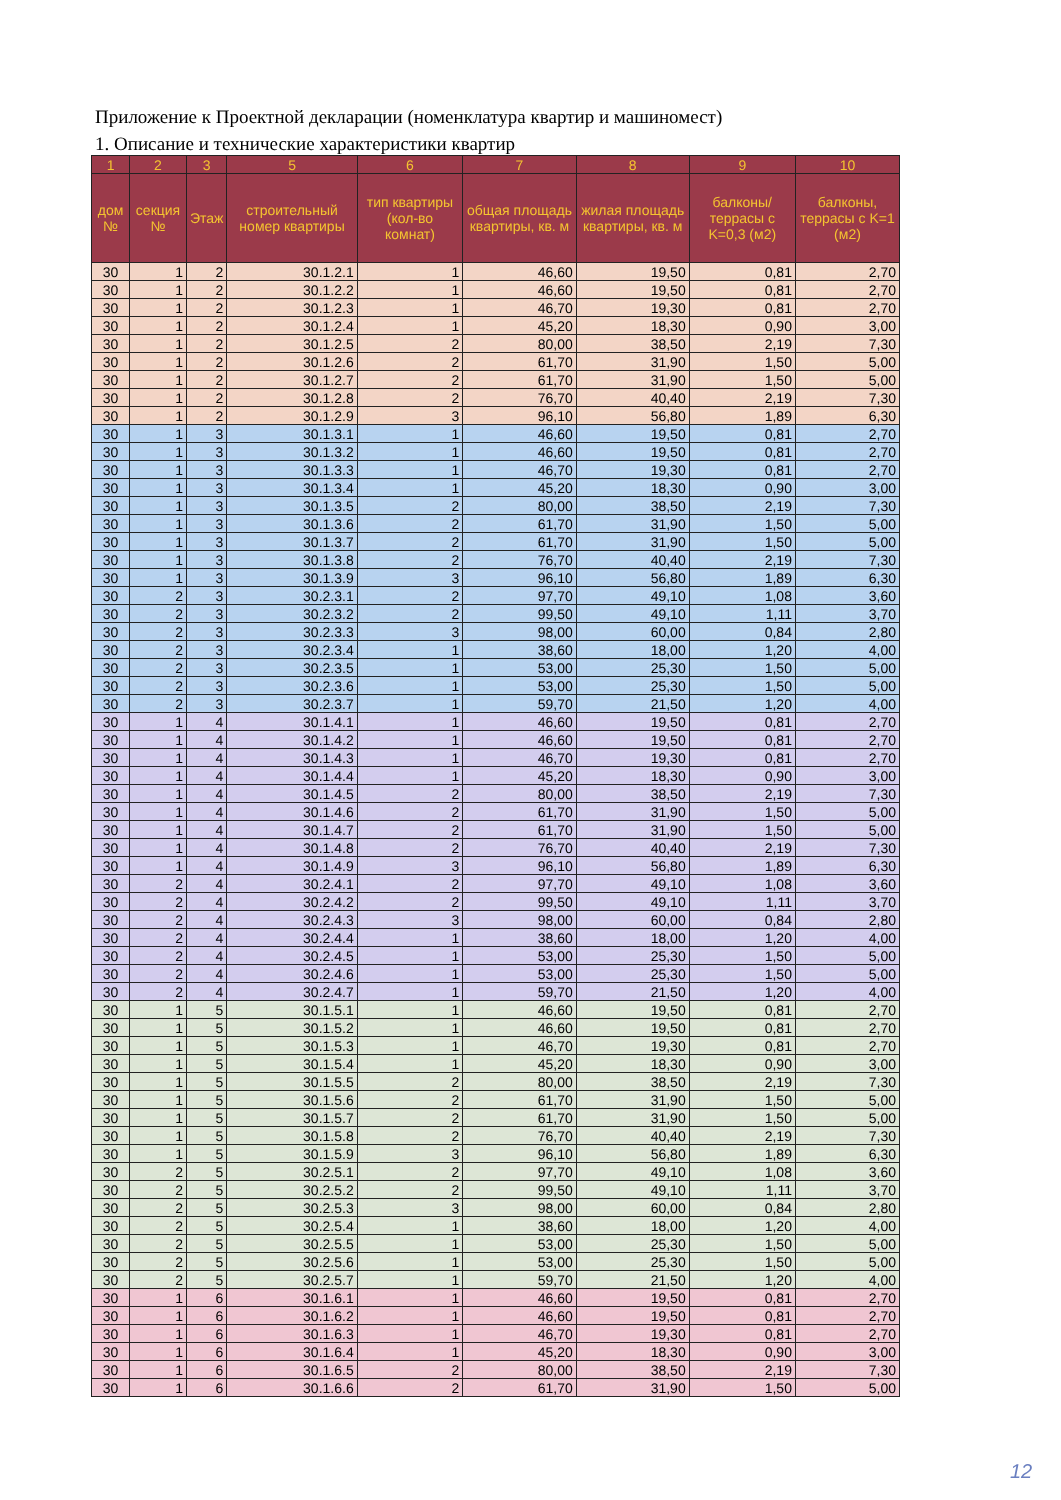Приложение к Проектной декларации (номенклатура квартир и машиномест)
1. Описание и технические характеристики квартир
| 1 | 2 | 3 | 5 | 6 | 7 | 8 | 9 | 10 |
| --- | --- | --- | --- | --- | --- | --- | --- | --- |
| дом № | секция № | Этаж | строительный номер квартиры | тип квартиры (кол-во комнат) | общая площадь квартиры, кв. м | жилая площадь квартиры, кв. м | балконы/террасы с K=0,3 (м2) | балконы, террасы с K=1 (м2) |
| 30 | 1 | 2 | 30.1.2.1 | 1 | 46,60 | 19,50 | 0,81 | 2,70 |
| 30 | 1 | 2 | 30.1.2.2 | 1 | 46,60 | 19,50 | 0,81 | 2,70 |
| 30 | 1 | 2 | 30.1.2.3 | 1 | 46,70 | 19,30 | 0,81 | 2,70 |
| 30 | 1 | 2 | 30.1.2.4 | 1 | 45,20 | 18,30 | 0,90 | 3,00 |
| 30 | 1 | 2 | 30.1.2.5 | 2 | 80,00 | 38,50 | 2,19 | 7,30 |
| 30 | 1 | 2 | 30.1.2.6 | 2 | 61,70 | 31,90 | 1,50 | 5,00 |
| 30 | 1 | 2 | 30.1.2.7 | 2 | 61,70 | 31,90 | 1,50 | 5,00 |
| 30 | 1 | 2 | 30.1.2.8 | 2 | 76,70 | 40,40 | 2,19 | 7,30 |
| 30 | 1 | 2 | 30.1.2.9 | 3 | 96,10 | 56,80 | 1,89 | 6,30 |
| 30 | 1 | 3 | 30.1.3.1 | 1 | 46,60 | 19,50 | 0,81 | 2,70 |
| 30 | 1 | 3 | 30.1.3.2 | 1 | 46,60 | 19,50 | 0,81 | 2,70 |
| 30 | 1 | 3 | 30.1.3.3 | 1 | 46,70 | 19,30 | 0,81 | 2,70 |
| 30 | 1 | 3 | 30.1.3.4 | 1 | 45,20 | 18,30 | 0,90 | 3,00 |
| 30 | 1 | 3 | 30.1.3.5 | 2 | 80,00 | 38,50 | 2,19 | 7,30 |
| 30 | 1 | 3 | 30.1.3.6 | 2 | 61,70 | 31,90 | 1,50 | 5,00 |
| 30 | 1 | 3 | 30.1.3.7 | 2 | 61,70 | 31,90 | 1,50 | 5,00 |
| 30 | 1 | 3 | 30.1.3.8 | 2 | 76,70 | 40,40 | 2,19 | 7,30 |
| 30 | 1 | 3 | 30.1.3.9 | 3 | 96,10 | 56,80 | 1,89 | 6,30 |
| 30 | 2 | 3 | 30.2.3.1 | 2 | 97,70 | 49,10 | 1,08 | 3,60 |
| 30 | 2 | 3 | 30.2.3.2 | 2 | 99,50 | 49,10 | 1,11 | 3,70 |
| 30 | 2 | 3 | 30.2.3.3 | 3 | 98,00 | 60,00 | 0,84 | 2,80 |
| 30 | 2 | 3 | 30.2.3.4 | 1 | 38,60 | 18,00 | 1,20 | 4,00 |
| 30 | 2 | 3 | 30.2.3.5 | 1 | 53,00 | 25,30 | 1,50 | 5,00 |
| 30 | 2 | 3 | 30.2.3.6 | 1 | 53,00 | 25,30 | 1,50 | 5,00 |
| 30 | 2 | 3 | 30.2.3.7 | 1 | 59,70 | 21,50 | 1,20 | 4,00 |
| 30 | 1 | 4 | 30.1.4.1 | 1 | 46,60 | 19,50 | 0,81 | 2,70 |
| 30 | 1 | 4 | 30.1.4.2 | 1 | 46,60 | 19,50 | 0,81 | 2,70 |
| 30 | 1 | 4 | 30.1.4.3 | 1 | 46,70 | 19,30 | 0,81 | 2,70 |
| 30 | 1 | 4 | 30.1.4.4 | 1 | 45,20 | 18,30 | 0,90 | 3,00 |
| 30 | 1 | 4 | 30.1.4.5 | 2 | 80,00 | 38,50 | 2,19 | 7,30 |
| 30 | 1 | 4 | 30.1.4.6 | 2 | 61,70 | 31,90 | 1,50 | 5,00 |
| 30 | 1 | 4 | 30.1.4.7 | 2 | 61,70 | 31,90 | 1,50 | 5,00 |
| 30 | 1 | 4 | 30.1.4.8 | 2 | 76,70 | 40,40 | 2,19 | 7,30 |
| 30 | 1 | 4 | 30.1.4.9 | 3 | 96,10 | 56,80 | 1,89 | 6,30 |
| 30 | 2 | 4 | 30.2.4.1 | 2 | 97,70 | 49,10 | 1,08 | 3,60 |
| 30 | 2 | 4 | 30.2.4.2 | 2 | 99,50 | 49,10 | 1,11 | 3,70 |
| 30 | 2 | 4 | 30.2.4.3 | 3 | 98,00 | 60,00 | 0,84 | 2,80 |
| 30 | 2 | 4 | 30.2.4.4 | 1 | 38,60 | 18,00 | 1,20 | 4,00 |
| 30 | 2 | 4 | 30.2.4.5 | 1 | 53,00 | 25,30 | 1,50 | 5,00 |
| 30 | 2 | 4 | 30.2.4.6 | 1 | 53,00 | 25,30 | 1,50 | 5,00 |
| 30 | 2 | 4 | 30.2.4.7 | 1 | 59,70 | 21,50 | 1,20 | 4,00 |
| 30 | 1 | 5 | 30.1.5.1 | 1 | 46,60 | 19,50 | 0,81 | 2,70 |
| 30 | 1 | 5 | 30.1.5.2 | 1 | 46,60 | 19,50 | 0,81 | 2,70 |
| 30 | 1 | 5 | 30.1.5.3 | 1 | 46,70 | 19,30 | 0,81 | 2,70 |
| 30 | 1 | 5 | 30.1.5.4 | 1 | 45,20 | 18,30 | 0,90 | 3,00 |
| 30 | 1 | 5 | 30.1.5.5 | 2 | 80,00 | 38,50 | 2,19 | 7,30 |
| 30 | 1 | 5 | 30.1.5.6 | 2 | 61,70 | 31,90 | 1,50 | 5,00 |
| 30 | 1 | 5 | 30.1.5.7 | 2 | 61,70 | 31,90 | 1,50 | 5,00 |
| 30 | 1 | 5 | 30.1.5.8 | 2 | 76,70 | 40,40 | 2,19 | 7,30 |
| 30 | 1 | 5 | 30.1.5.9 | 3 | 96,10 | 56,80 | 1,89 | 6,30 |
| 30 | 2 | 5 | 30.2.5.1 | 2 | 97,70 | 49,10 | 1,08 | 3,60 |
| 30 | 2 | 5 | 30.2.5.2 | 2 | 99,50 | 49,10 | 1,11 | 3,70 |
| 30 | 2 | 5 | 30.2.5.3 | 3 | 98,00 | 60,00 | 0,84 | 2,80 |
| 30 | 2 | 5 | 30.2.5.4 | 1 | 38,60 | 18,00 | 1,20 | 4,00 |
| 30 | 2 | 5 | 30.2.5.5 | 1 | 53,00 | 25,30 | 1,50 | 5,00 |
| 30 | 2 | 5 | 30.2.5.6 | 1 | 53,00 | 25,30 | 1,50 | 5,00 |
| 30 | 2 | 5 | 30.2.5.7 | 1 | 59,70 | 21,50 | 1,20 | 4,00 |
| 30 | 1 | 6 | 30.1.6.1 | 1 | 46,60 | 19,50 | 0,81 | 2,70 |
| 30 | 1 | 6 | 30.1.6.2 | 1 | 46,60 | 19,50 | 0,81 | 2,70 |
| 30 | 1 | 6 | 30.1.6.3 | 1 | 46,70 | 19,30 | 0,81 | 2,70 |
| 30 | 1 | 6 | 30.1.6.4 | 1 | 45,20 | 18,30 | 0,90 | 3,00 |
| 30 | 1 | 6 | 30.1.6.5 | 2 | 80,00 | 38,50 | 2,19 | 7,30 |
| 30 | 1 | 6 | 30.1.6.6 | 2 | 61,70 | 31,90 | 1,50 | 5,00 |
12